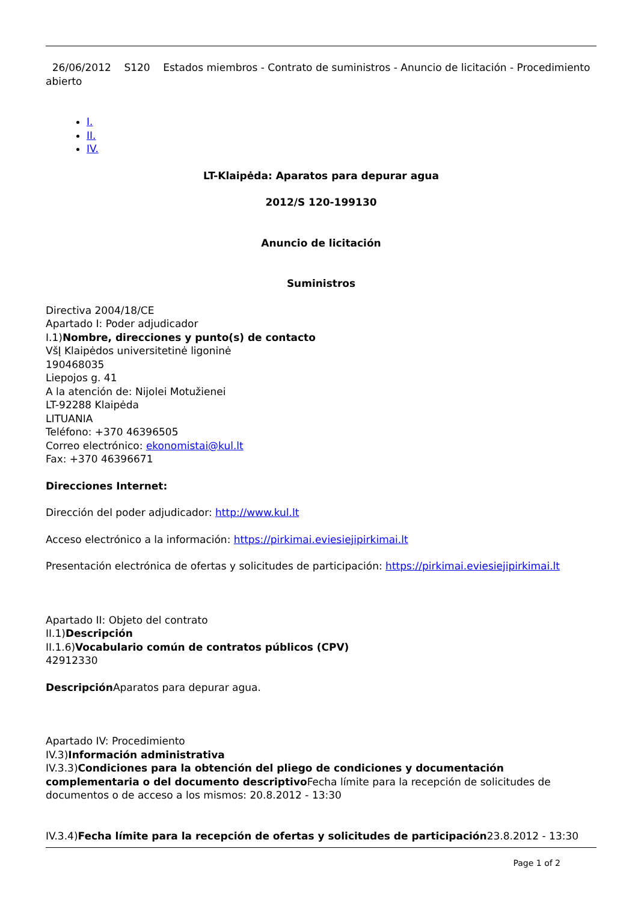26/06/2012 S120 Estados miembros - Contrato de suministros - Anuncio de licitación - Procedimiento abierto
I.
II.
IV.
LT-Klaipėda: Aparatos para depurar agua
2012/S 120-199130
Anuncio de licitación
Suministros
Directiva 2004/18/CE
Apartado I: Poder adjudicador
I.1)Nombre, direcciones y punto(s) de contacto
VšĮ Klaipėdos universitetinė ligoninė
190468035
Liepojos g. 41
A la atención de: Nijolei Motužienei
LT-92288 Klaipėda
LITUANIA
Teléfono: +370 46396505
Correo electrónico: ekonomistai@kul.lt
Fax: +370 46396671
Direcciones Internet:
Dirección del poder adjudicador: http://www.kul.lt
Acceso electrónico a la información: https://pirkimai.eviesiejipirkimai.lt
Presentación electrónica de ofertas y solicitudes de participación: https://pirkimai.eviesiejipirkimai.lt
Apartado II: Objeto del contrato
II.1)Descripción
II.1.6)Vocabulario común de contratos públicos (CPV)
42912330
Descripción Aparatos para depurar agua.
Apartado IV: Procedimiento
IV.3)Información administrativa
IV.3.3)Condiciones para la obtención del pliego de condiciones y documentación complementaria o del documento descriptivo Fecha límite para la recepción de solicitudes de documentos o de acceso a los mismos: 20.8.2012 - 13:30
IV.3.4)Fecha límite para la recepción de ofertas y solicitudes de participación23.8.2012 - 13:30
Page 1 of 2